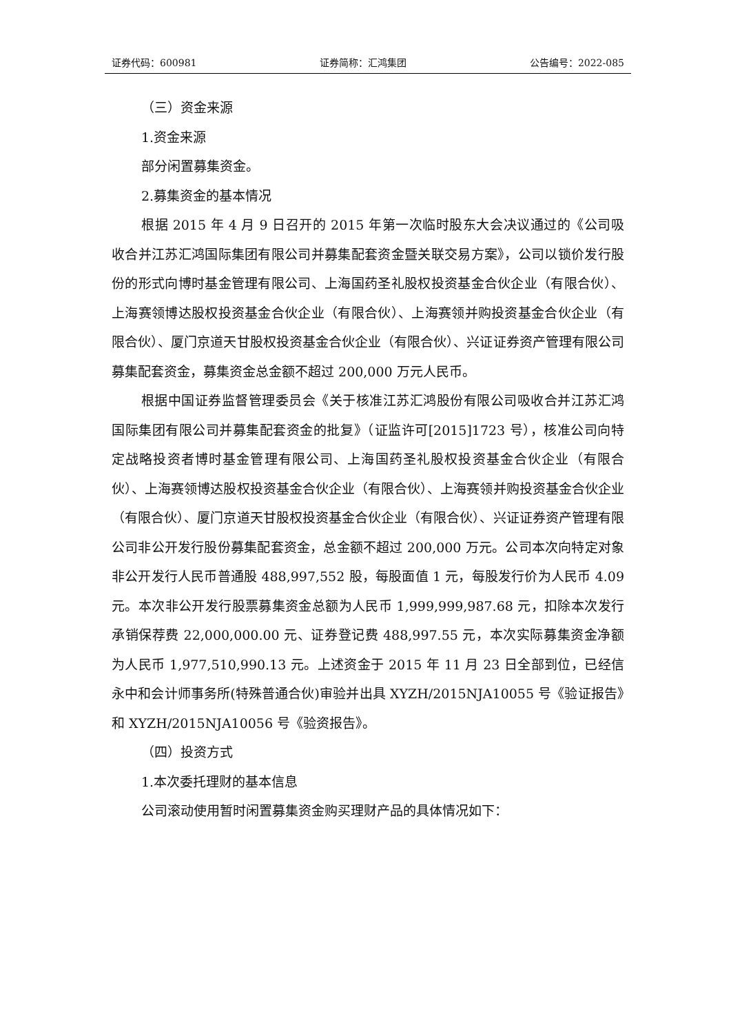证券代码：600981 证券简称：汇鸿集团 公告编号：2022-085
（三）资金来源
1.资金来源
部分闲置募集资金。
2.募集资金的基本情况
根据 2015 年 4 月 9 日召开的 2015 年第一次临时股东大会决议通过的《公司吸收合并江苏汇鸿国际集团有限公司并募集配套资金暨关联交易方案》，公司以锁价发行股份的形式向博时基金管理有限公司、上海国药圣礼股权投资基金合伙企业（有限合伙）、上海赛领博达股权投资基金合伙企业（有限合伙）、上海赛领并购投资基金合伙企业（有限合伙）、厦门京道天甘股权投资基金合伙企业（有限合伙）、兴证证券资产管理有限公司募集配套资金，募集资金总金额不超过 200,000 万元人民币。
根据中国证券监督管理委员会《关于核准江苏汇鸿股份有限公司吸收合并江苏汇鸿国际集团有限公司并募集配套资金的批复》（证监许可[2015]1723 号），核准公司向特定战略投资者博时基金管理有限公司、上海国药圣礼股权投资基金合伙企业（有限合伙）、上海赛领博达股权投资基金合伙企业（有限合伙）、上海赛领并购投资基金合伙企业（有限合伙）、厦门京道天甘股权投资基金合伙企业（有限合伙）、兴证证券资产管理有限公司非公开发行股份募集配套资金，总金额不超过 200,000 万元。公司本次向特定对象非公开发行人民币普通股 488,997,552 股，每股面值 1 元，每股发行价为人民币 4.09 元。本次非公开发行股票募集资金总额为人民币 1,999,999,987.68 元，扣除本次发行承销保荐费 22,000,000.00 元、证券登记费 488,997.55 元，本次实际募集资金净额为人民币 1,977,510,990.13 元。上述资金于 2015 年 11 月 23 日全部到位，已经信永中和会计师事务所(特殊普通合伙)审验并出具 XYZH/2015NJA10055 号《验证报告》和 XYZH/2015NJA10056 号《验资报告》。
（四）投资方式
1.本次委托理财的基本信息
公司滚动使用暂时闲置募集资金购买理财产品的具体情况如下：